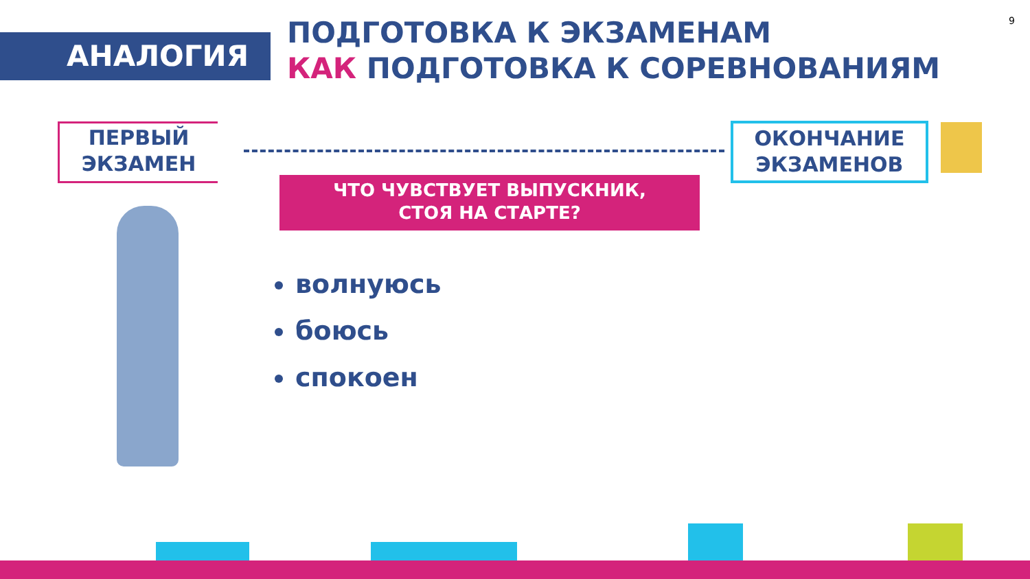АНАЛОГИЯ
ПОДГОТОВКА К ЭКЗАМЕНАМ
КАК ПОДГОТОВКА К СОРЕВНОВАНИЯМ
9
ПЕРВЫЙ
ЭКЗАМЕН
ОКОНЧАНИЕ
ЭКЗАМЕНОВ
ЧТО ЧУВСТВУЕТ ВЫПУСКНИК,
СТОЯ НА СТАРТЕ?
волнуюсь
боюсь
спокоен